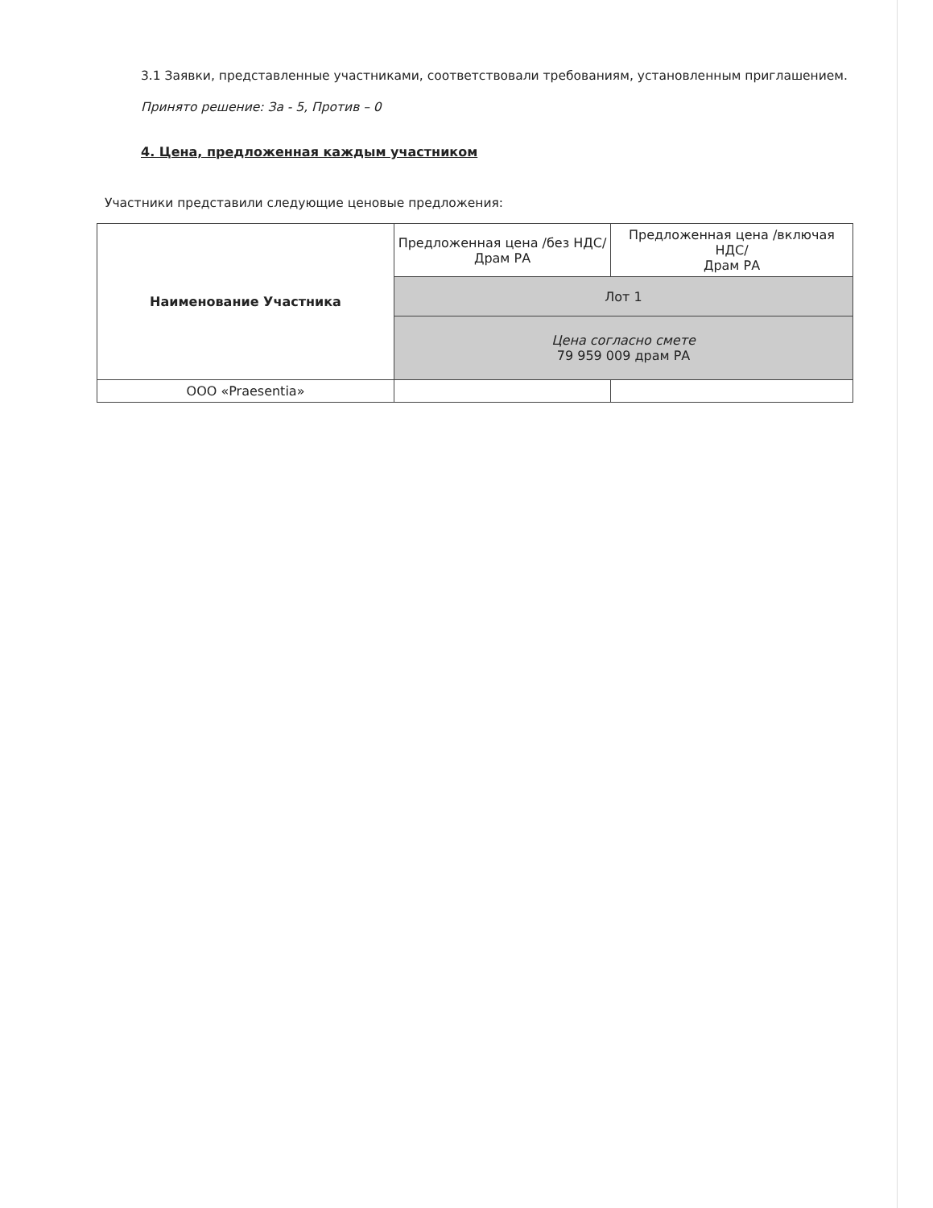3.1 Заявки, представленные участниками, соответствовали требованиям, установленным приглашением.
Принято решение: За - 5, Против – 0
4. Цена, предложенная каждым участником
Участники представили следующие ценовые предложения:
| Наименование Участника | Предложенная цена /без НДС/ Драм РА | Предложенная цена /включая НДС/ Драм РА |
| | Лот 1 | |
| | Цена согласно смете 79 959 009 драм РА | |
| ООО «Praesentia» | | |